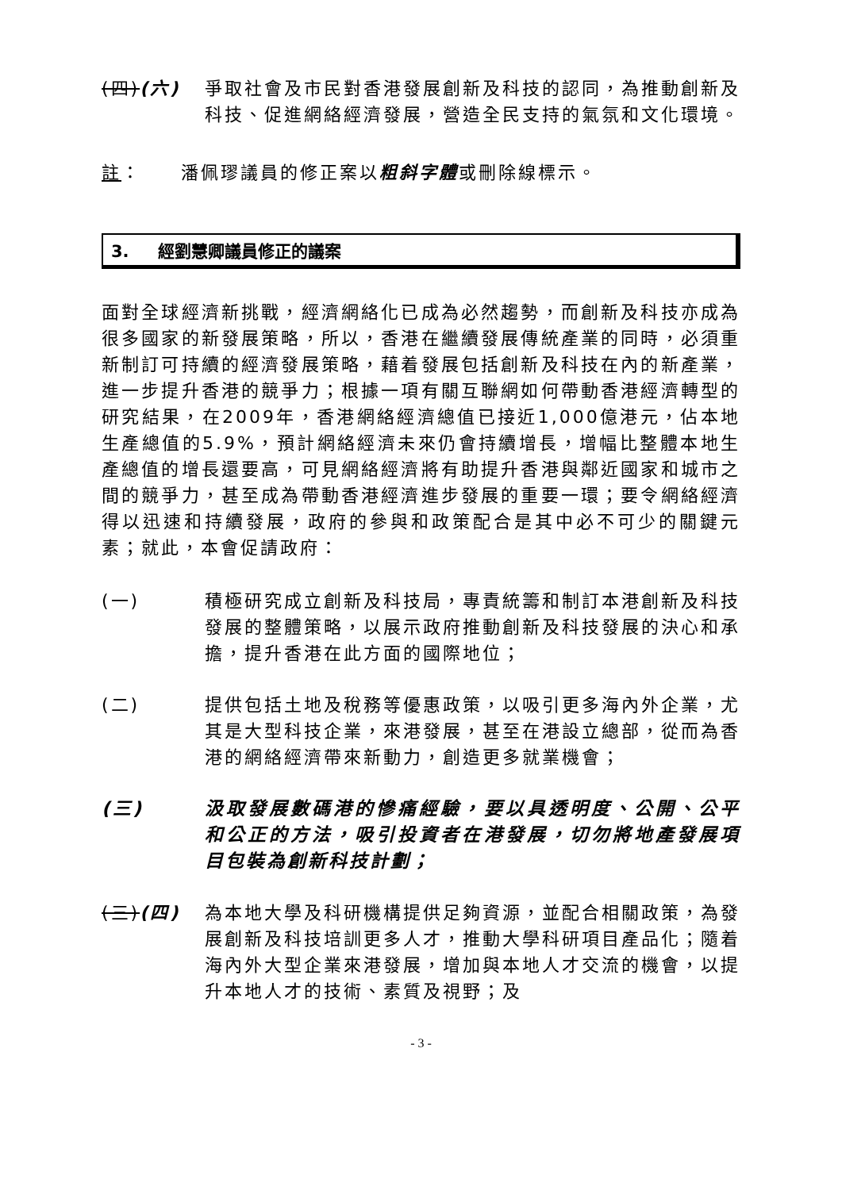(四)(六) 爭取社會及市民對香港發展創新及科技的認同，為推動創新及科技、促進網絡經濟發展，營造全民支持的氣氛和文化環境。
註： 潘佩璆議員的修正案以粗斜字體或刪除線標示。
3. 經劉慧卿議員修正的議案
面對全球經濟新挑戰，經濟網絡化已成為必然趨勢，而創新及科技亦成為很多國家的新發展策略，所以，香港在繼續發展傳統產業的同時，必須重新制訂可持續的經濟發展策略，藉着發展包括創新及科技在內的新產業，進一步提升香港的競爭力；根據一項有關互聯網如何帶動香港經濟轉型的研究結果，在2009年，香港網絡經濟總值已接近1,000億港元，佔本地生產總值的5.9%，預計網絡經濟未來仍會持續增長，增幅比整體本地生產總值的增長還要高，可見網絡經濟將有助提升香港與鄰近國家和城市之間的競爭力，甚至成為帶動香港經濟進步發展的重要一環；要令網絡經濟得以迅速和持續發展，政府的參與和政策配合是其中必不可少的關鍵元素；就此，本會促請政府：
(一) 積極研究成立創新及科技局，專責統籌和制訂本港創新及科技發展的整體策略，以展示政府推動創新及科技發展的決心和承擔，提升香港在此方面的國際地位；
(二) 提供包括土地及稅務等優惠政策，以吸引更多海內外企業，尤其是大型科技企業，來港發展，甚至在港設立總部，從而為香港的網絡經濟帶來新動力，創造更多就業機會；
(三) 汲取發展數碼港的慘痛經驗，要以具透明度、公開、公平和公正的方法，吸引投資者在港發展，切勿將地產發展項目包裝為創新科技計劃；
(三)(四) 為本地大學及科研機構提供足夠資源，並配合相關政策，為發展創新及科技培訓更多人才，推動大學科研項目產品化；隨着海內外大型企業來港發展，增加與本地人才交流的機會，以提升本地人才的技術、素質及視野；及
- 3 -